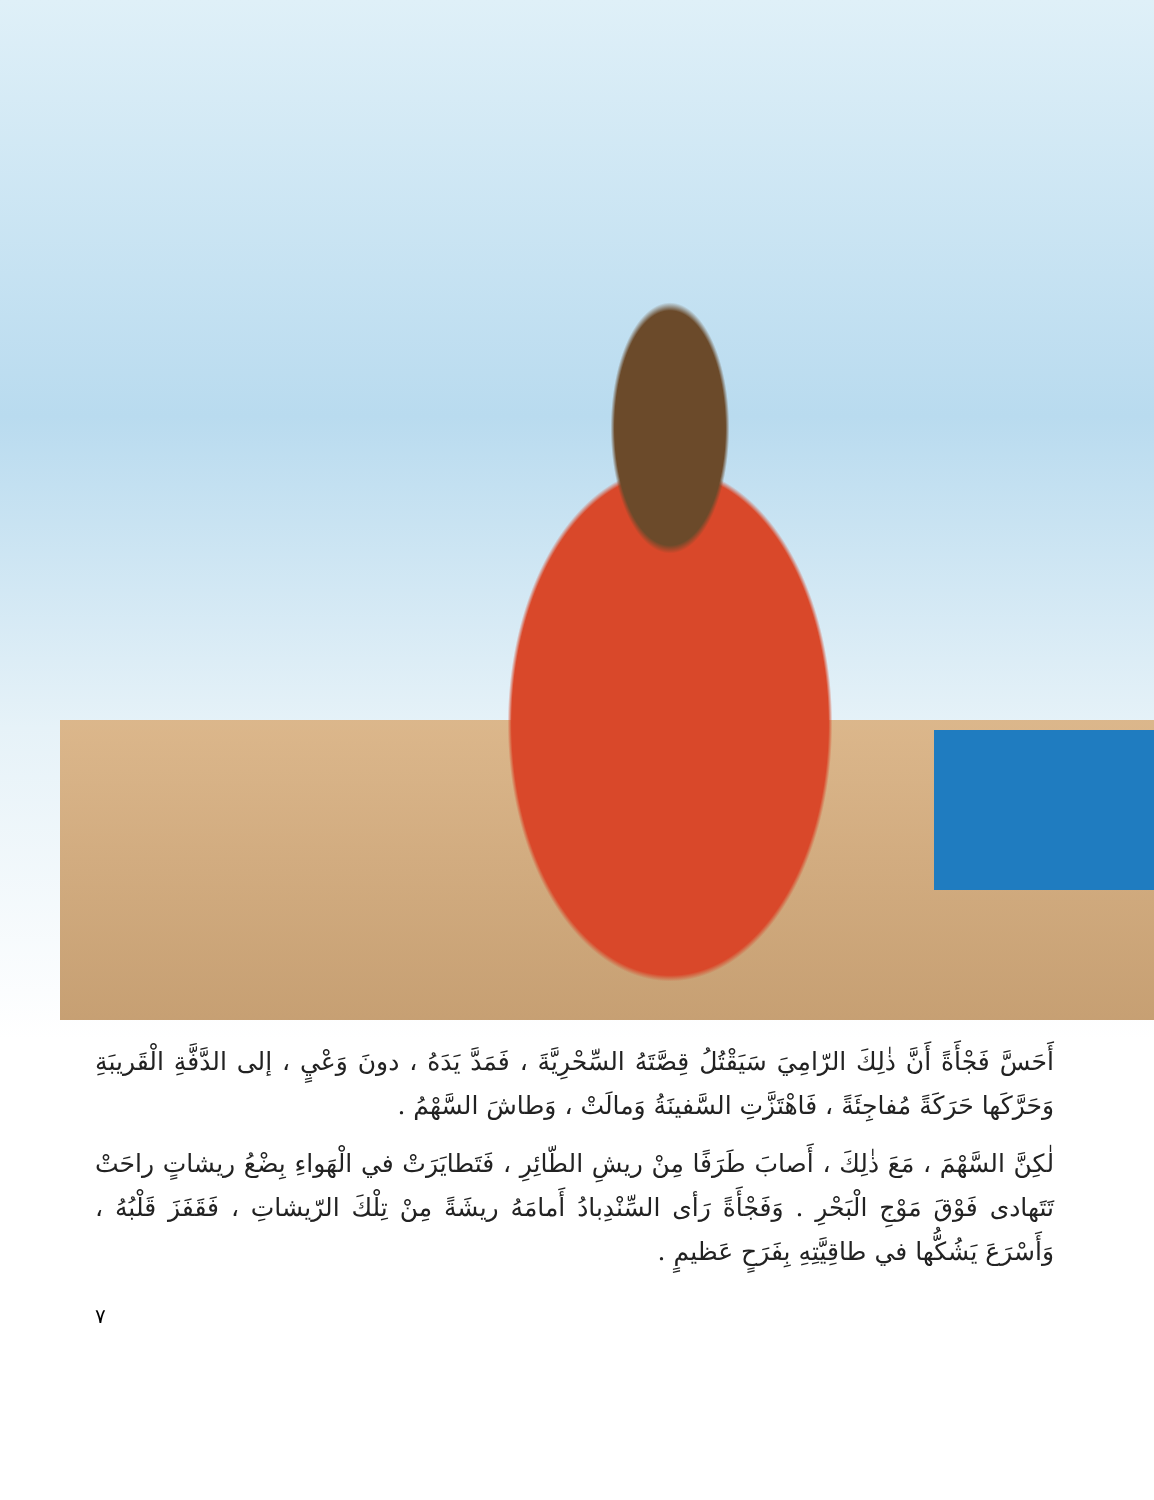أَحَسَّ فَجْأَةً أَنَّ ذٰلِكَ الرّامِيَ سَيَقْتُلُ قِصَّتَهُ السِّحْرِيَّةَ ، فَمَدَّ يَدَهُ ، دونَ وَعْيٍ ، إلى الدَّفَّةِ الْقَريبَةِ وَحَرَّكَها حَرَكَةً مُفاجِئَةً ، فَاهْتَزَّتِ السَّفينَةُ وَمالَتْ ، وَطاشَ السَّهْمُ .
لٰكِنَّ السَّهْمَ ، مَعَ ذٰلِكَ ، أَصابَ طَرَفًا مِنْ ريشِ الطّائِرِ ، فَتَطايَرَتْ في الْهَواءِ بِضْعُ ريشاتٍ راحَتْ تَتَهادى فَوْقَ مَوْجِ الْبَحْرِ . وَفَجْأَةً رَأى السِّنْدِبادُ أَمامَهُ ريشَةً مِنْ تِلْكَ الرّيشاتِ ، فَقَفَزَ قَلْبُهُ ، وَأَسْرَعَ يَشُكُّها في طاقِيَّتِهِ بِفَرَحٍ عَظيمٍ .
٧